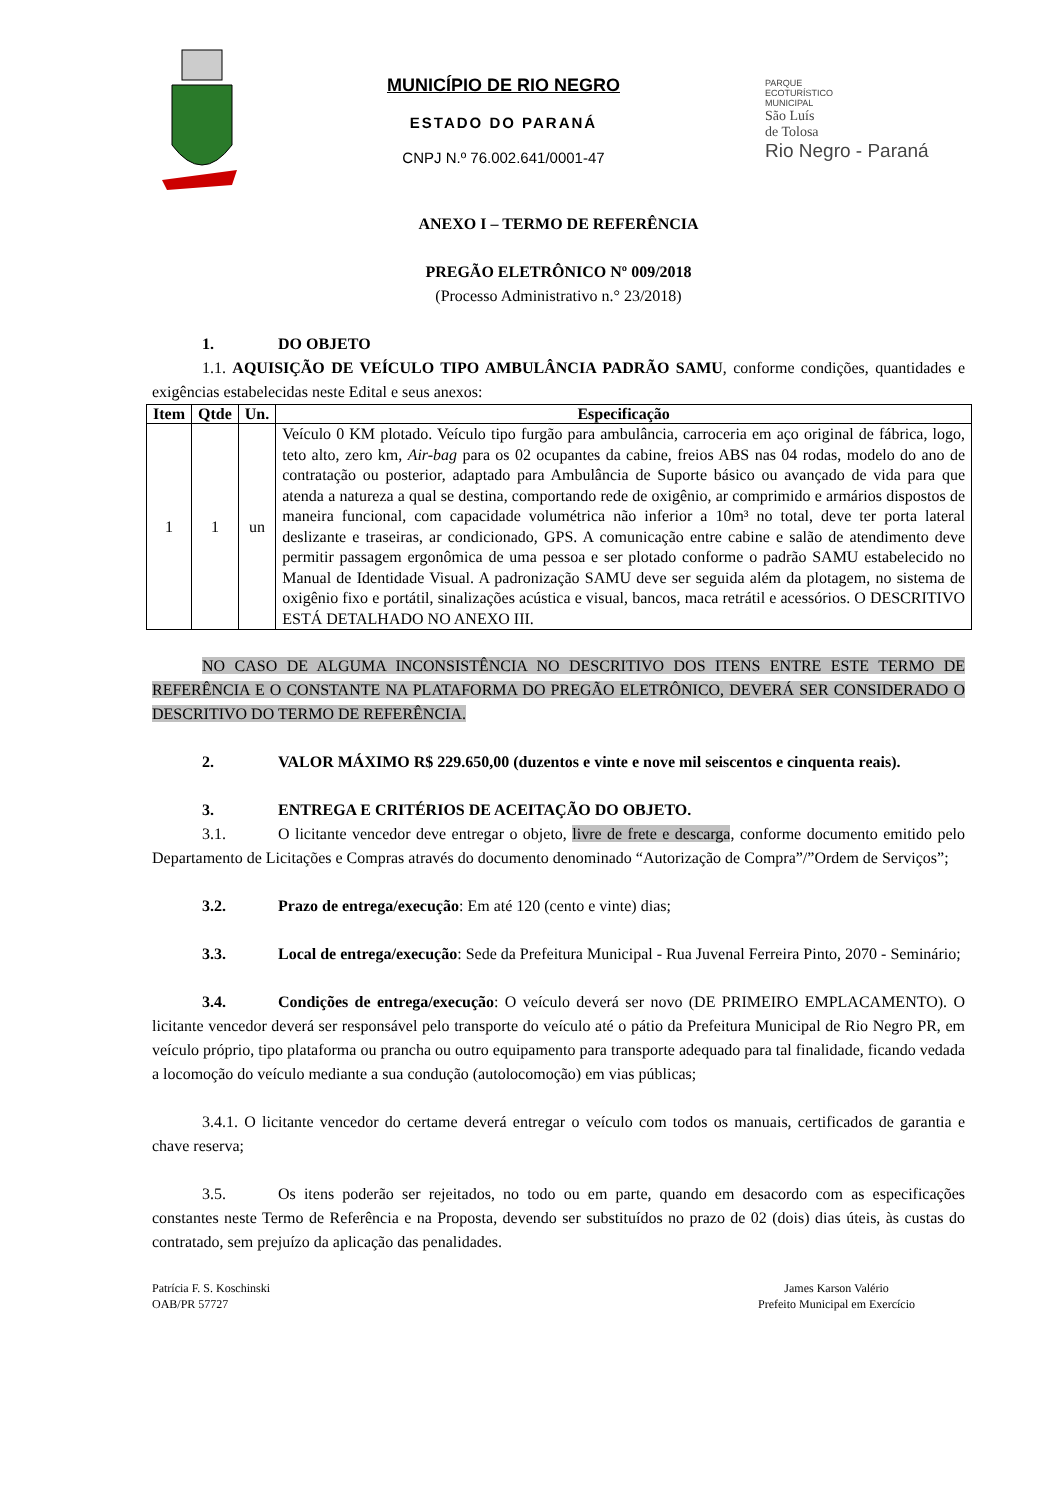MUNICÍPIO DE RIO NEGRO
ESTADO DO PARANÁ
CNPJ N.º 76.002.641/0001-47
PARQUE
ECOTURÍSTICO
MUNICIPAL
São Luís
de Tolosa
Rio Negro - Paraná
ANEXO I – TERMO DE REFERÊNCIA
PREGÃO ELETRÔNICO Nº 009/2018
(Processo Administrativo n.° 23/2018)
1. DO OBJETO
1.1. AQUISIÇÃO DE VEÍCULO TIPO AMBULÂNCIA PADRÃO SAMU, conforme condições, quantidades e exigências estabelecidas neste Edital e seus anexos:
| Item | Qtde | Un. | Especificação |
| --- | --- | --- | --- |
| 1 | 1 | un | Veículo 0 KM plotado. Veículo tipo furgão para ambulância, carroceria em aço original de fábrica, logo, teto alto, zero km, Air-bag para os 02 ocupantes da cabine, freios ABS nas 04 rodas, modelo do ano de contratação ou posterior, adaptado para Ambulância de Suporte básico ou avançado de vida para que atenda a natureza a qual se destina, comportando rede de oxigênio, ar comprimido e armários dispostos de maneira funcional, com capacidade volumétrica não inferior a 10m³ no total, deve ter porta lateral deslizante e traseiras, ar condicionado, GPS. A comunicação entre cabine e salão de atendimento deve permitir passagem ergonômica de uma pessoa e ser plotado conforme o padrão SAMU estabelecido no Manual de Identidade Visual. A padronização SAMU deve ser seguida além da plotagem, no sistema de oxigênio fixo e portátil, sinalizações acústica e visual, bancos, maca retrátil e acessórios. O DESCRITIVO ESTÁ DETALHADO NO ANEXO III. |
NO CASO DE ALGUMA INCONSISTÊNCIA NO DESCRITIVO DOS ITENS ENTRE ESTE TERMO DE REFERÊNCIA E O CONSTANTE NA PLATAFORMA DO PREGÃO ELETRÔNICO, DEVERÁ SER CONSIDERADO O DESCRITIVO DO TERMO DE REFERÊNCIA.
2. VALOR MÁXIMO R$ 229.650,00 (duzentos e vinte e nove mil seiscentos e cinquenta reais).
3. ENTREGA E CRITÉRIOS DE ACEITAÇÃO DO OBJETO.
3.1. O licitante vencedor deve entregar o objeto, livre de frete e descarga, conforme documento emitido pelo Departamento de Licitações e Compras através do documento denominado “Autorização de Compra”/”Ordem de Serviços”;
3.2. Prazo de entrega/execução: Em até 120 (cento e vinte) dias;
3.3. Local de entrega/execução: Sede da Prefeitura Municipal - Rua Juvenal Ferreira Pinto, 2070 - Seminário;
3.4. Condições de entrega/execução: O veículo deverá ser novo (DE PRIMEIRO EMPLACAMENTO). O licitante vencedor deverá ser responsável pelo transporte do veículo até o pátio da Prefeitura Municipal de Rio Negro PR, em veículo próprio, tipo plataforma ou prancha ou outro equipamento para transporte adequado para tal finalidade, ficando vedada a locomoção do veículo mediante a sua condução (autolocomoção) em vias públicas;
3.4.1. O licitante vencedor do certame deverá entregar o veículo com todos os manuais, certificados de garantia e chave reserva;
3.5. Os itens poderão ser rejeitados, no todo ou em parte, quando em desacordo com as especificações constantes neste Termo de Referência e na Proposta, devendo ser substituídos no prazo de 02 (dois) dias úteis, às custas do contratado, sem prejuízo da aplicação das penalidades.
Patrícia F. S. Koschinski
OAB/PR 57727
James Karson Valério
Prefeito Municipal em Exercício